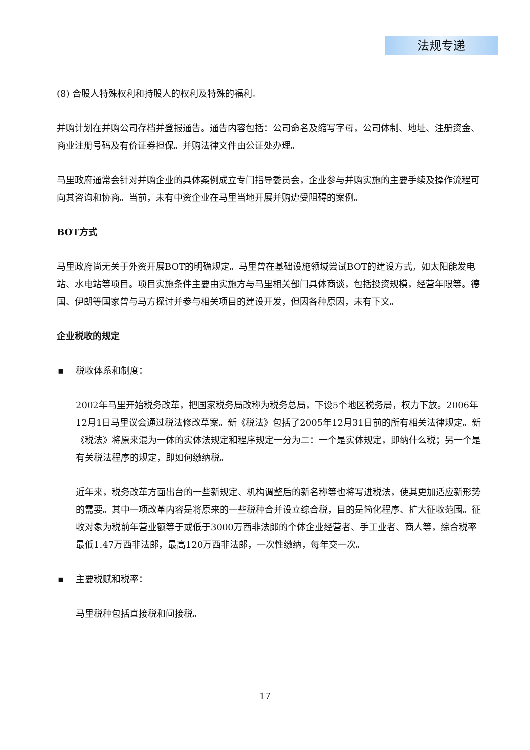法规专递
(8) 合股人特殊权利和持股人的权利及特殊的福利。
并购计划在并购公司存档并登报通告。通告内容包括：公司命名及缩写字母，公司体制、地址、注册资金、商业注册号码及有价证券担保。并购法律文件由公证处办理。
马里政府通常会针对并购企业的具体案例成立专门指导委员会，企业参与并购实施的主要手续及操作流程可向其咨询和协商。当前，未有中资企业在马里当地开展并购遭受阻碍的案例。
BOT方式
马里政府尚无关于外资开展BOT的明确规定。马里曾在基础设施领域尝试BOT的建设方式，如太阳能发电站、水电站等项目。项目实施条件主要由实施方与马里相关部门具体商谈，包括投资规模，经营年限等。德国、伊朗等国家曾与马方探讨并参与相关项目的建设开发，但因各种原因，未有下文。
企业税收的规定
▪ 税收体系和制度：
2002年马里开始税务改革，把国家税务局改称为税务总局，下设5个地区税务局，权力下放。2006年12月1日马里议会通过税法修改草案。新《税法》包括了2005年12月31日前的所有相关法律规定。新《税法》将原来混为一体的实体法规定和程序规定一分为二：一个是实体规定，即纳什么税；另一个是有关税法程序的规定，即如何缴纳税。
近年来，税务改革方面出台的一些新规定、机构调整后的新名称等也将写进税法，使其更加适应新形势的需要。其中一项改革内容是将原来的一些税种合并设立综合税，目的是简化程序、扩大征收范围。征收对象为税前年营业额等于或低于3000万西非法郎的个体企业经营者、手工业者、商人等，综合税率最低1.47万西非法郎，最高120万西非法郎，一次性缴纳，每年交一次。
▪ 主要税赋和税率：
马里税种包括直接税和间接税。
17